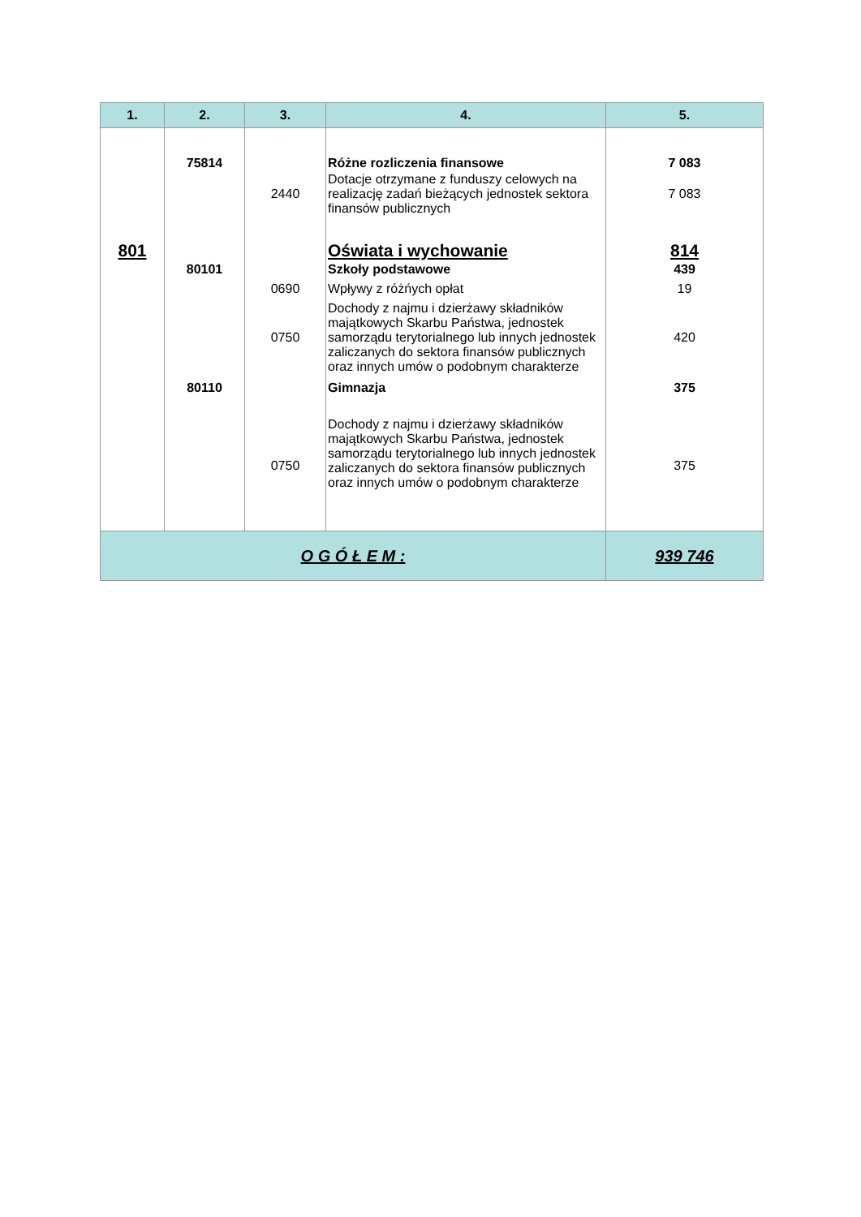| 1. | 2. | 3. | 4. | 5. |
| --- | --- | --- | --- | --- |
| | 75814 | | Różne rozliczenia finansowe | 7 083 |
| | | 2440 | Dotacje otrzymane z funduszy celowych na realizację zadań bieżących jednostek sektora finansów publicznych | 7 083 |
| 801 | | | Oświata i wychowanie | 814 |
| | 80101 | | Szkoły podstawowe | 439 |
| | | 0690 | Wpływy z różńych opłat | 19 |
| | | 0750 | Dochody z najmu i dzierżawy składników majątkowych Skarbu Państwa, jednostek samorządu terytorialnego lub innych jednostek zaliczanych do sektora finansów publicznych oraz innych umów o podobnym charakterze | 420 |
| | 80110 | | Gimnazja | 375 |
| | | 0750 | Dochody z najmu i dzierżawy składników majątkowych Skarbu Państwa, jednostek samorządu terytorialnego lub innych jednostek zaliczanych do sektora finansów publicznych oraz innych umów o podobnym charakterze | 375 |
| O G Ó Ł E M : | | | | 939 746 |